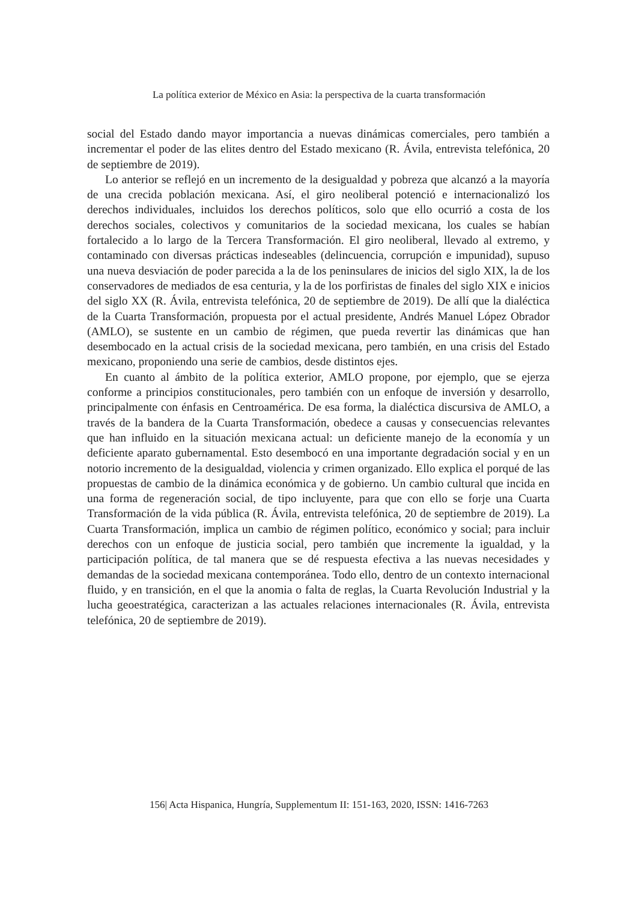La política exterior de México en Asia: la perspectiva de la cuarta transformación
social del Estado dando mayor importancia a nuevas dinámicas comerciales, pero también a incrementar el poder de las elites dentro del Estado mexicano (R. Ávila, entrevista telefónica, 20 de septiembre de 2019).
Lo anterior se reflejó en un incremento de la desigualdad y pobreza que alcanzó a la mayoría de una crecida población mexicana. Así, el giro neoliberal potenció e internacionalizó los derechos individuales, incluidos los derechos políticos, solo que ello ocurrió a costa de los derechos sociales, colectivos y comunitarios de la sociedad mexicana, los cuales se habían fortalecido a lo largo de la Tercera Transformación. El giro neoliberal, llevado al extremo, y contaminado con diversas prácticas indeseables (delincuencia, corrupción e impunidad), supuso una nueva desviación de poder parecida a la de los peninsulares de inicios del siglo XIX, la de los conservadores de mediados de esa centuria, y la de los porfiristas de finales del siglo XIX e inicios del siglo XX (R. Ávila, entrevista telefónica, 20 de septiembre de 2019). De allí que la dialéctica de la Cuarta Transformación, propuesta por el actual presidente, Andrés Manuel López Obrador (AMLO), se sustente en un cambio de régimen, que pueda revertir las dinámicas que han desembocado en la actual crisis de la sociedad mexicana, pero también, en una crisis del Estado mexicano, proponiendo una serie de cambios, desde distintos ejes.
En cuanto al ámbito de la política exterior, AMLO propone, por ejemplo, que se ejerza conforme a principios constitucionales, pero también con un enfoque de inversión y desarrollo, principalmente con énfasis en Centroamérica. De esa forma, la dialéctica discursiva de AMLO, a través de la bandera de la Cuarta Transformación, obedece a causas y consecuencias relevantes que han influido en la situación mexicana actual: un deficiente manejo de la economía y un deficiente aparato gubernamental. Esto desembocó en una importante degradación social y en un notorio incremento de la desigualdad, violencia y crimen organizado. Ello explica el porqué de las propuestas de cambio de la dinámica económica y de gobierno. Un cambio cultural que incida en una forma de regeneración social, de tipo incluyente, para que con ello se forje una Cuarta Transformación de la vida pública (R. Ávila, entrevista telefónica, 20 de septiembre de 2019). La Cuarta Transformación, implica un cambio de régimen político, económico y social; para incluir derechos con un enfoque de justicia social, pero también que incremente la igualdad, y la participación política, de tal manera que se dé respuesta efectiva a las nuevas necesidades y demandas de la sociedad mexicana contemporánea. Todo ello, dentro de un contexto internacional fluido, y en transición, en el que la anomia o falta de reglas, la Cuarta Revolución Industrial y la lucha geoestratégica, caracterizan a las actuales relaciones internacionales (R. Ávila, entrevista telefónica, 20 de septiembre de 2019).
156| Acta Hispanica, Hungría, Supplementum II: 151-163, 2020, ISSN: 1416-7263